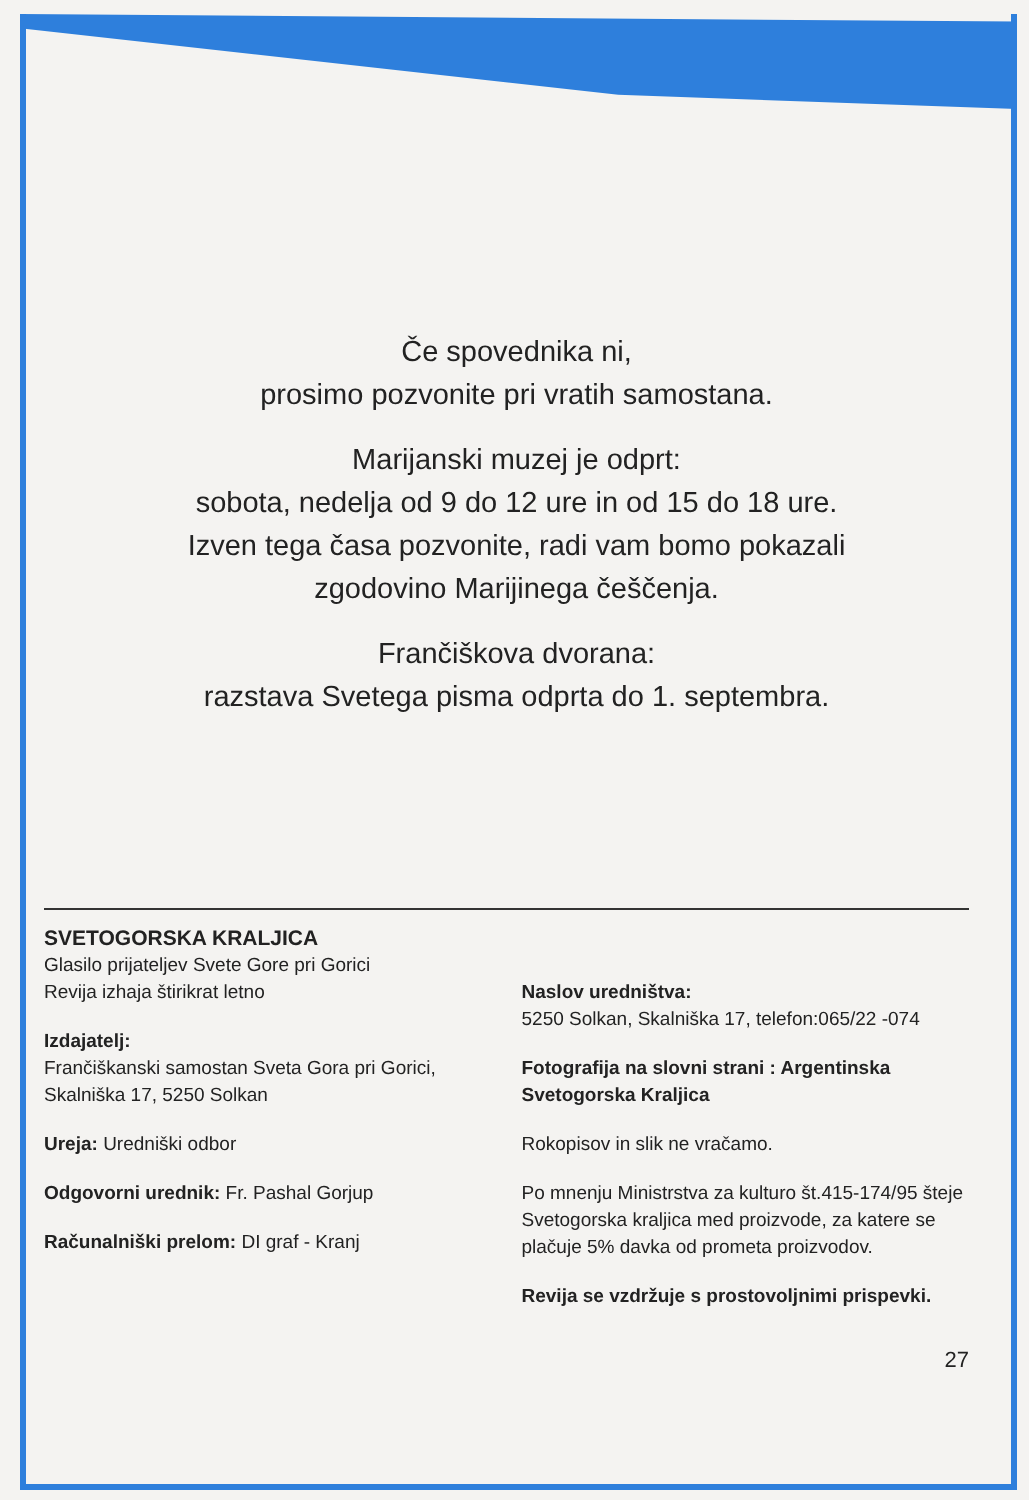Če spovednika ni,
prosimo pozvonite pri vratih samostana.
Marijanski muzej je odprt:
sobota, nedelja od 9 do 12 ure in od 15 do 18 ure.
Izven tega časa pozvonite, radi vam bomo pokazali
zgodovino Marijinega češčenja.
Frančiškova dvorana:
razstava Svetega pisma odprta do 1. septembra.
SVETOGORSKA KRALJICA
Glasilo prijateljev Svete Gore pri Gorici
Revija izhaja štirikrat letno
Izdajatelj:
Frančiškanski samostan Sveta Gora pri Gorici, Skalniška 17, 5250 Solkan
Ureja: Uredniški odbor
Odgovorni urednik: Fr. Pashal Gorjup
Računalniški prelom: DI graf - Kranj
Naslov uredništva:
5250 Solkan, Skalniška 17, telefon:065/22 -074
Fotografija na slovni strani : Argentinska Svetogorska Kraljica
Rokopisov in slik ne vračamo.
Po mnenju Ministrstva za kulturo št.415-174/95 šteje Svetogorska kraljica med proizvode, za katere se plačuje 5% davka od prometa proizvodov.
Revija se vzdržuje s prostovoljnimi prispevki.
27